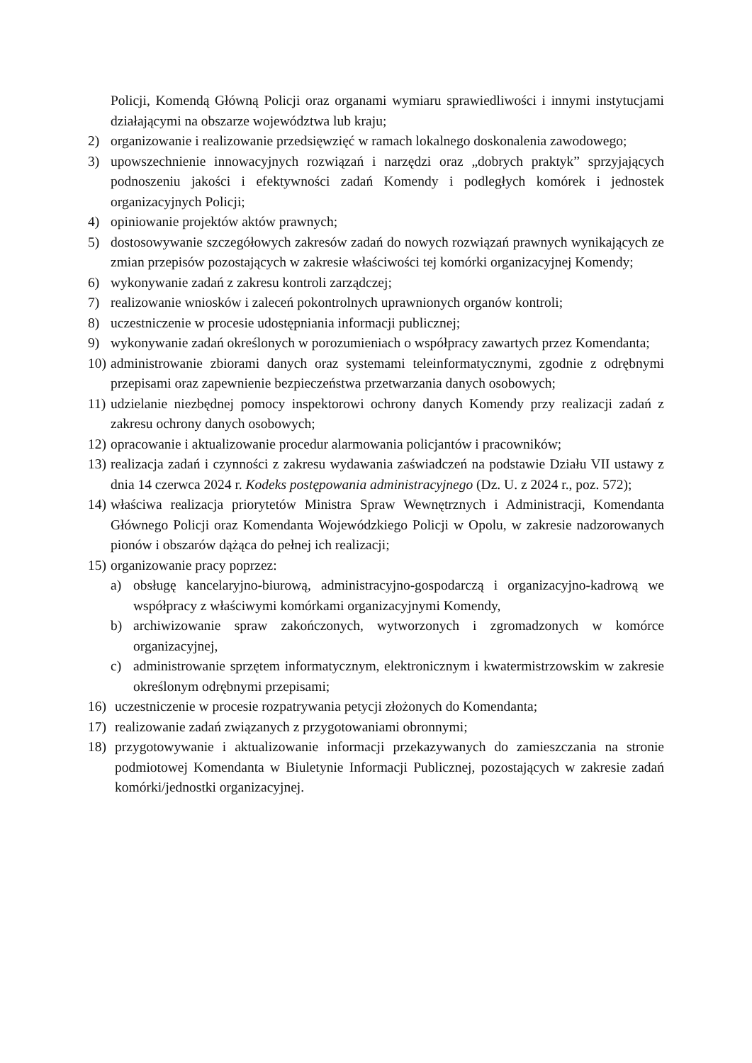Policji, Komendą Główną Policji oraz organami wymiaru sprawiedliwości i innymi instytucjami działającymi na obszarze województwa lub kraju;
2) organizowanie i realizowanie przedsięwzięć w ramach lokalnego doskonalenia zawodowego;
3) upowszechnienie innowacyjnych rozwiązań i narzędzi oraz „dobrych praktyk” sprzyjających podnoszeniu jakości i efektywności zadań Komendy i podległych komórek i jednostek organizacyjnych Policji;
4) opiniowanie projektów aktów prawnych;
5) dostosowywanie szczegółowych zakresów zadań do nowych rozwiązań prawnych wynikających ze zmian przepisów pozostających w zakresie właściwości tej komórki organizacyjnej Komendy;
6) wykonywanie zadań z zakresu kontroli zarządczej;
7) realizowanie wniosków i zaleceń pokontrolnych uprawnionych organów kontroli;
8) uczestniczenie w procesie udostępniania informacji publicznej;
9) wykonywanie zadań określonych w porozumieniach o współpracy zawartych przez Komendanta;
10) administrowanie zbiorami danych oraz systemami teleinformatycznymi, zgodnie z odrębnymi przepisami oraz zapewnienie bezpieczeństwa przetwarzania danych osobowych;
11) udzielanie niezbędnej pomocy inspektorowi ochrony danych Komendy przy realizacji zadań z zakresu ochrony danych osobowych;
12) opracowanie i aktualizowanie procedur alarmowania policjantów i pracowników;
13) realizacja zadań i czynności z zakresu wydawania zaświadczeń na podstawie Działu VII ustawy z dnia 14 czerwca 2024 r. Kodeks postępowania administracyjnego (Dz. U. z 2024 r., poz. 572);
14) właściwa realizacja priorytetów Ministra Spraw Wewnętrznych i Administracji, Komendanta Głównego Policji oraz Komendanta Wojewódzkiego Policji w Opolu, w zakresie nadzorowanych pionów i obszarów dążąca do pełnej ich realizacji;
15) organizowanie pracy poprzez:
a) obsługę kancelaryjno-biurową, administracyjno-gospodarczą i organizacyjno-kadrową we współpracy z właściwymi komórkami organizacyjnymi Komendy,
b) archiwizowanie spraw zakończonych, wytworzonych i zgromadzonych w komórce organizacyjnej,
c) administrowanie sprzętem informatycznym, elektronicznym i kwatermistrzowskim w zakresie określonym odrębnymi przepisami;
16) uczestniczenie w procesie rozpatrywania petycji złożonych do Komendanta;
17) realizowanie zadań związanych z przygotowaniami obronnymi;
18) przygotowywanie i aktualizowanie informacji przekazywanych do zamieszczania na stronie podmiotowej Komendanta w Biuletynie Informacji Publicznej, pozostających w zakresie zadań komórki/jednostki organizacyjnej.